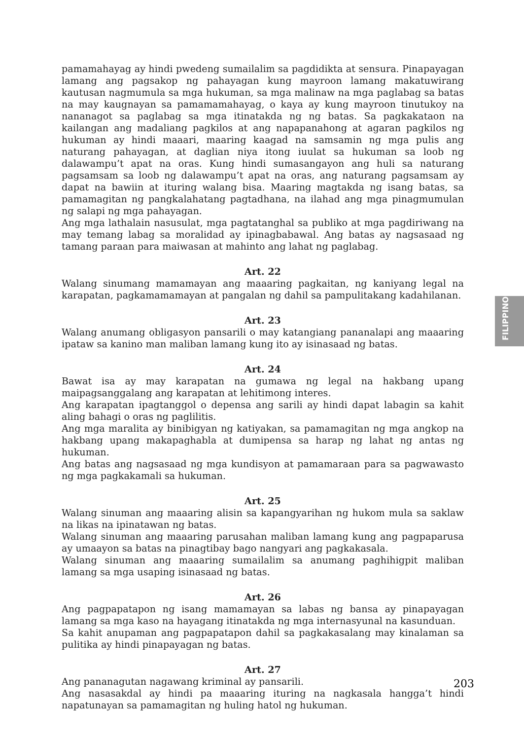pamamahayag ay hindi pwedeng sumailalim sa pagdidikta at sensura. Pinapayagan lamang ang pagsakop ng pahayagan kung mayroon lamang makatuwirang kautusan nagmumula sa mga hukuman, sa mga malinaw na mga paglabag sa batas na may kaugnayan sa pamamamahayag, o kaya ay kung mayroon tinutukoy na nananagot sa paglabag sa mga itinatakda ng ng batas. Sa pagkakataon na kailangan ang madaliang pagkilos at ang napapanahong at agaran pagkilos ng hukuman ay hindi maaari, maaring kaagad na samsamin ng mga pulis ang naturang pahayagan, at daglian niya itong iuulat sa hukuman sa loob ng dalawampu’t apat na oras. Kung hindi sumasangayon ang huli sa naturang pagsamsam sa loob ng dalawampu’t apat na oras, ang naturang pagsamsam ay dapat na bawiin at ituring walang bisa. Maaring magtakda ng isang batas, sa pamamagitan ng pangkalahatang pagtadhana, na ilahad ang mga pinagmumulan ng salapi ng mga pahayagan.
Ang mga lathalain nasusulat, mga pagtatanghal sa publiko at mga pagdiriwang na may temang labag sa moralidad ay ipinagbabawal. Ang batas ay nagsasaad ng tamang paraan para maiwasan at mahinto ang lahat ng paglabag.
Art. 22
Walang sinumang mamamayan ang maaaring pagkaitan, ng kaniyang legal na karapatan, pagkamamamayan at pangalan ng dahil sa pampulitakang kadahilanan.
Art. 23
Walang anumang obligasyon pansarili o may katangiang pananalapi ang maaaring ipataw sa kanino man maliban lamang kung ito ay isinasaad ng batas.
Art. 24
Bawat isa ay may karapatan na gumawa ng legal na hakbang upang maipagsanggalang ang karapatan at lehitimong interes.
Ang karapatan ipagtanggol o depensa ang sarili ay hindi dapat labagin sa kahit aling bahagi o oras ng paglilitis.
Ang mga maralita ay binibigyan ng katiyakan, sa pamamagitan ng mga angkop na hakbang upang makapaghabla at dumipensa sa harap ng lahat ng antas ng hukuman.
Ang batas ang nagsasaad ng mga kundisyon at pamamaraan para sa pagwawasto ng mga pagkakamali sa hukuman.
Art. 25
Walang sinuman ang maaaring alisin sa kapangyarihan ng hukom mula sa saklaw na likas na ipinatawan ng batas.
Walang sinuman ang maaaring parusahan maliban lamang kung ang pagpaparusa ay umaayon sa batas na pinagtibay bago nangyari ang pagkakasala.
Walang sinuman ang maaaring sumailalim sa anumang paghihigpit maliban lamang sa mga usaping isinasaad ng batas.
Art. 26
Ang pagpapatapon ng isang mamamayan sa labas ng bansa ay pinapayagan lamang sa mga kaso na hayagang itinatakda ng mga internasyunal na kasunduan.
Sa kahit anupaman ang pagpapatapon dahil sa pagkakasalang may kinalaman sa pulitika ay hindi pinapayagan ng batas.
Art. 27
Ang pananagutan nagawang kriminal ay pansarili.
Ang nasasakdal ay hindi pa maaaring ituring na nagkasala hangga’t hindi napatunayan sa pamamagitan ng huling hatol ng hukuman.
FILIPPINO
203